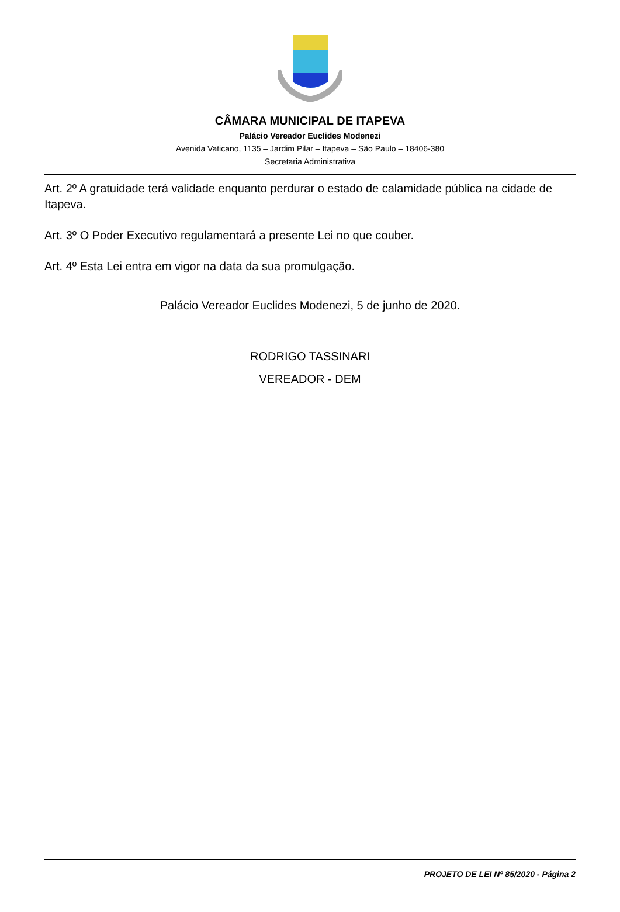CÂMARA MUNICIPAL DE ITAPEVA
Palácio Vereador Euclides Modenezi
Avenida Vaticano, 1135 – Jardim Pilar – Itapeva – São Paulo – 18406-380
Secretaria Administrativa
Art. 2º A gratuidade terá validade enquanto perdurar o estado de calamidade pública na cidade de Itapeva.
Art. 3º O Poder Executivo regulamentará a presente Lei no que couber.
Art. 4º Esta Lei entra em vigor na data da sua promulgação.
Palácio Vereador Euclides Modenezi, 5 de junho de 2020.
RODRIGO TASSINARI
VEREADOR - DEM
PROJETO DE LEI Nº 85/2020 - Página 2